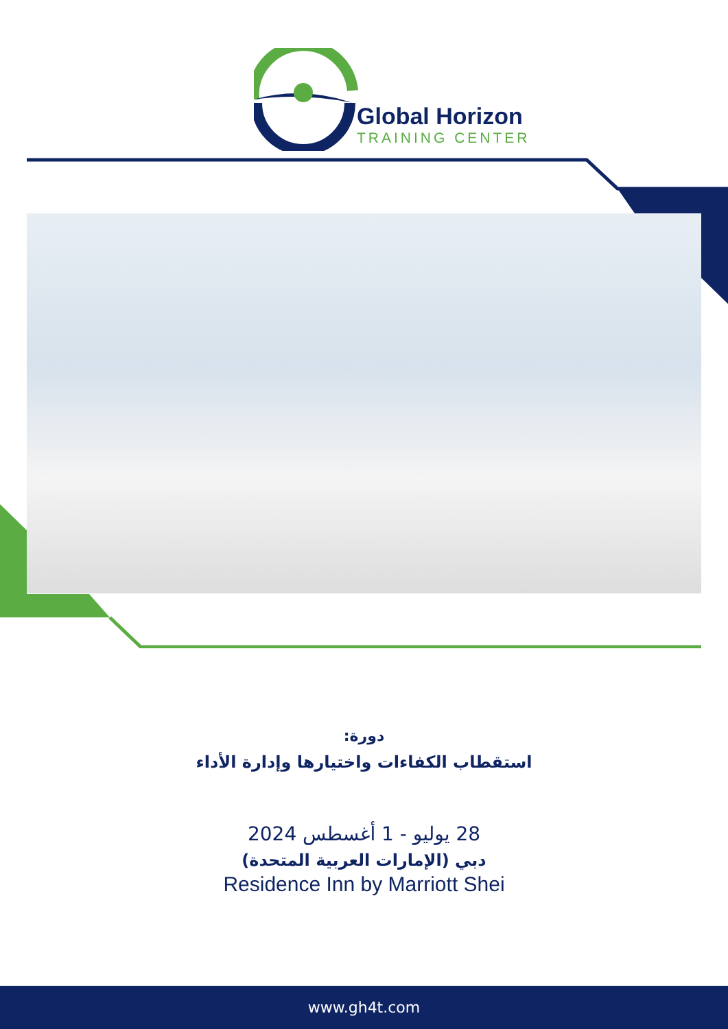Global Horizon
TRAINING CENTER
دورة:
استقطاب الكفاءات واختيارها وإدارة الأداء
28 يوليو - 1 أغسطس 2024
دبي (الإمارات العربية المتحدة)
Residence Inn by Marriott Shei
www.gh4t.com